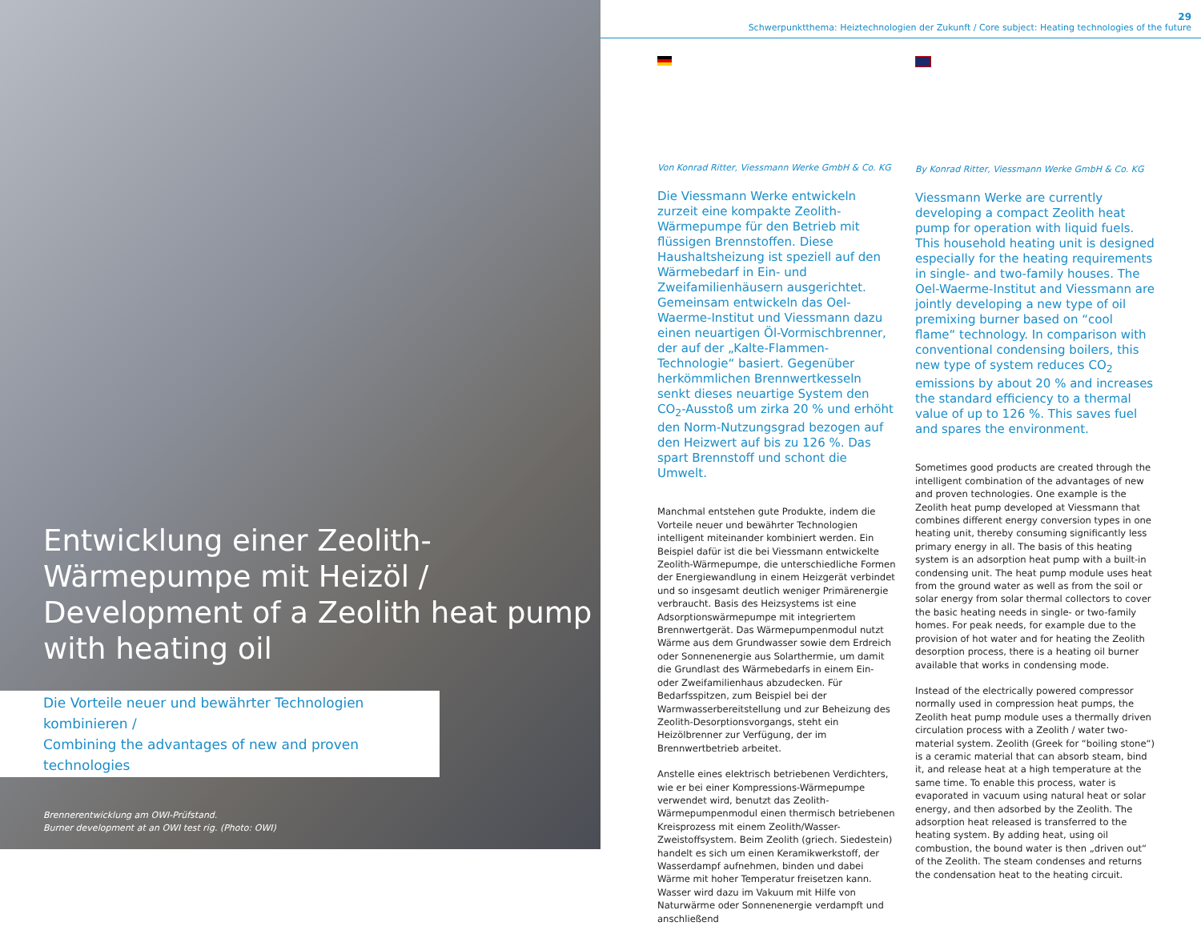Entwicklung einer Zeolith-
Wärmepumpe mit Heizöl /
Development of a Zeolith heat pump
with heating oil
Die Vorteile neuer und bewährter Technologien kombinieren /
Combining the advantages of new and proven technologies
Brennerentwicklung am OWI-Prüfstand.
Burner development at an OWI test rig. (Photo: OWI)
29
Schwerpunktthema: Heiztechnologien der Zukunft / Core subject: Heating technologies of the future
Von Konrad Ritter, Viessmann Werke GmbH & Co. KG
Die Viessmann Werke entwickeln zurzeit eine kompakte Zeolith-Wärmepumpe für den Betrieb mit flüssigen Brennstoffen. Diese Haushaltsheizung ist speziell auf den Wärmebedarf in Ein- und Zweifamilienhäusern ausgerichtet. Gemeinsam entwickeln das Oel-Waerme-Institut und Viessmann dazu einen neuartigen Öl-Vormischbrenner, der auf der „Kalte-Flammen-Technologie“ basiert. Gegenüber herkömmlichen Brennwertkesseln senkt dieses neuartige System den CO<sub>2</sub>-Ausstoß um zirka 20 % und erhöht den Norm-Nutzungsgrad bezogen auf den Heizwert auf bis zu 126 %. Das spart Brennstoff und schont die Umwelt.
Manchmal entstehen gute Produkte, indem die Vorteile neuer und bewährter Technologien intelligent miteinander kombiniert werden. Ein Beispiel dafür ist die bei Viessmann entwickelte Zeolith-Wärmepumpe, die unterschiedliche Formen der Energiewandlung in einem Heizgerät verbindet und so insgesamt deutlich weniger Primärenergie verbraucht. Basis des Heizsystems ist eine Adsorptionswärmepumpe mit integriertem Brennwertgerät. Das Wärmepumpenmodul nutzt Wärme aus dem Grundwasser sowie dem Erdreich oder Sonnenenergie aus Solarthermie, um damit die Grundlast des Wärmebedarfs in einem Ein- oder Zweifamilienhaus abzudecken. Für Bedarfsspitzen, zum Beispiel bei der Warmwasserbereitstellung und zur Beheizung des Zeolith-Desorptionsvorgangs, steht ein Heizölbrenner zur Verfügung, der im Brennwertbetrieb arbeitet.
Anstelle eines elektrisch betriebenen Verdichters, wie er bei einer Kompressions-Wärmepumpe verwendet wird, benutzt das Zeolith-Wärmepumpenmodul einen thermisch betriebenen Kreisprozess mit einem Zeolith/Wasser-Zweistoffsystem. Beim Zeolith (griech. Siedestein) handelt es sich um einen Keramikwerkstoff, der Wasserdampf aufnehmen, binden und dabei Wärme mit hoher Temperatur freisetzen kann. Wasser wird dazu im Vakuum mit Hilfe von Naturwärme oder Sonnenenergie verdampft und anschließend
By Konrad Ritter, Viessmann Werke GmbH & Co. KG
Viessmann Werke are currently developing a compact Zeolith heat pump for operation with liquid fuels. This household heating unit is designed especially for the heating requirements in single- and two-family houses. The Oel-Waerme-Institut and Viessmann are jointly developing a new type of oil premixing burner based on “cool flame“ technology. In comparison with conventional condensing boilers, this new type of system reduces CO<sub>2</sub> emissions by about 20 % and increases the standard efficiency to a thermal value of up to 126 %. This saves fuel and spares the environment.
Sometimes good products are created through the intelligent combination of the advantages of new and proven technologies. One example is the Zeolith heat pump developed at Viessmann that combines different energy conversion types in one heating unit, thereby consuming significantly less primary energy in all. The basis of this heating system is an adsorption heat pump with a built-in condensing unit. The heat pump module uses heat from the ground water as well as from the soil or solar energy from solar thermal collectors to cover the basic heating needs in single- or two-family homes. For peak needs, for example due to the provision of hot water and for heating the Zeolith desorption process, there is a heating oil burner available that works in condensing mode.
Instead of the electrically powered compressor normally used in compression heat pumps, the Zeolith heat pump module uses a thermally driven circulation process with a Zeolith / water two-material system. Zeolith (Greek for “boiling stone“) is a ceramic material that can absorb steam, bind it, and release heat at a high temperature at the same time. To enable this process, water is evaporated in vacuum using natural heat or solar energy, and then adsorbed by the Zeolith. The adsorption heat released is transferred to the heating system. By adding heat, using oil combustion, the bound water is then „driven out“ of the Zeolith. The steam condenses and returns the condensation heat to the heating circuit.